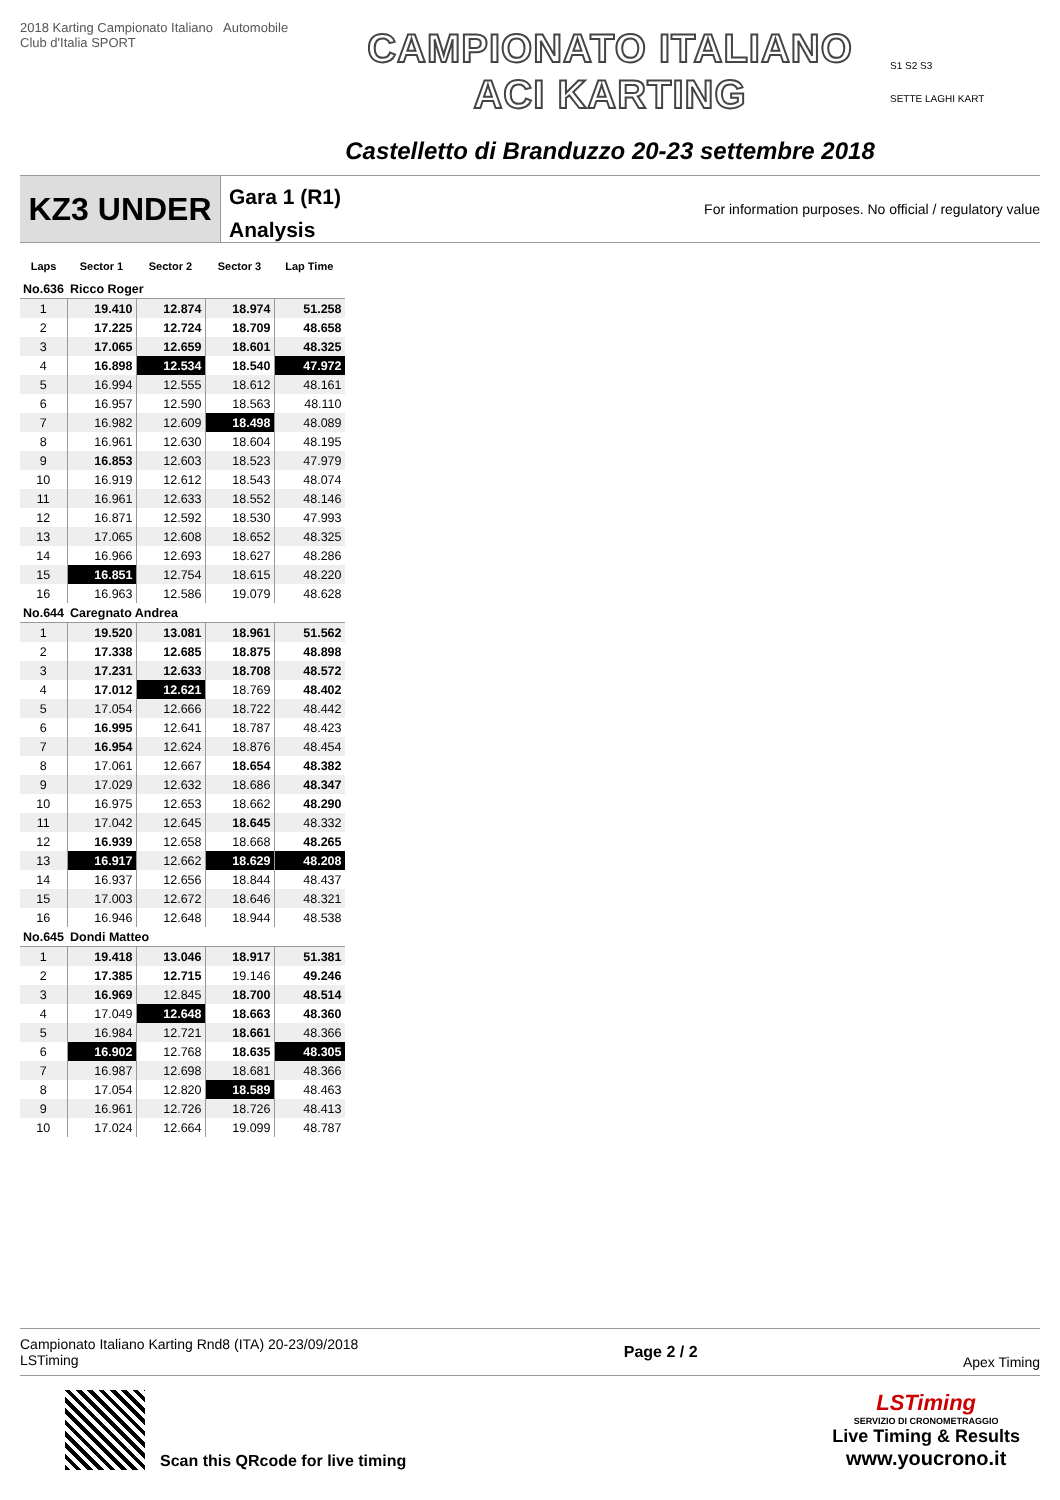2018 Karting Campionato Italiano Automobile Club d'Italia SPORT
CAMPIONATO ITALIANO
ACI KARTING
Castelletto di Branduzzo 20-23 settembre 2018
S1 S2 S3
SETTE LAGHI KART
KZ3 UNDER
Gara 1 (R1)
Analysis
For information purposes. No official / regulatory value
| Laps | Sector 1 | Sector 2 | Sector 3 | Lap Time |
| --- | --- | --- | --- | --- |
| No.636 | Ricco Roger | | | |
| 1 | 19.410 | 12.874 | 18.974 | 51.258 |
| 2 | 17.225 | 12.724 | 18.709 | 48.658 |
| 3 | 17.065 | 12.659 | 18.601 | 48.325 |
| 4 | 16.898 | 12.534 | 18.540 | 47.972 |
| 5 | 16.994 | 12.555 | 18.612 | 48.161 |
| 6 | 16.957 | 12.590 | 18.563 | 48.110 |
| 7 | 16.982 | 12.609 | 18.498 | 48.089 |
| 8 | 16.961 | 12.630 | 18.604 | 48.195 |
| 9 | 16.853 | 12.603 | 18.523 | 47.979 |
| 10 | 16.919 | 12.612 | 18.543 | 48.074 |
| 11 | 16.961 | 12.633 | 18.552 | 48.146 |
| 12 | 16.871 | 12.592 | 18.530 | 47.993 |
| 13 | 17.065 | 12.608 | 18.652 | 48.325 |
| 14 | 16.966 | 12.693 | 18.627 | 48.286 |
| 15 | 16.851 | 12.754 | 18.615 | 48.220 |
| 16 | 16.963 | 12.586 | 19.079 | 48.628 |
| No.644 | Caregnato Andrea | | | |
| 1 | 19.520 | 13.081 | 18.961 | 51.562 |
| 2 | 17.338 | 12.685 | 18.875 | 48.898 |
| 3 | 17.231 | 12.633 | 18.708 | 48.572 |
| 4 | 17.012 | 12.621 | 18.769 | 48.402 |
| 5 | 17.054 | 12.666 | 18.722 | 48.442 |
| 6 | 16.995 | 12.641 | 18.787 | 48.423 |
| 7 | 16.954 | 12.624 | 18.876 | 48.454 |
| 8 | 17.061 | 12.667 | 18.654 | 48.382 |
| 9 | 17.029 | 12.632 | 18.686 | 48.347 |
| 10 | 16.975 | 12.653 | 18.662 | 48.290 |
| 11 | 17.042 | 12.645 | 18.645 | 48.332 |
| 12 | 16.939 | 12.658 | 18.668 | 48.265 |
| 13 | 16.917 | 12.662 | 18.629 | 48.208 |
| 14 | 16.937 | 12.656 | 18.844 | 48.437 |
| 15 | 17.003 | 12.672 | 18.646 | 48.321 |
| 16 | 16.946 | 12.648 | 18.944 | 48.538 |
| No.645 | Dondi Matteo | | | |
| 1 | 19.418 | 13.046 | 18.917 | 51.381 |
| 2 | 17.385 | 12.715 | 19.146 | 49.246 |
| 3 | 16.969 | 12.845 | 18.700 | 48.514 |
| 4 | 17.049 | 12.648 | 18.663 | 48.360 |
| 5 | 16.984 | 12.721 | 18.661 | 48.366 |
| 6 | 16.902 | 12.768 | 18.635 | 48.305 |
| 7 | 16.987 | 12.698 | 18.681 | 48.366 |
| 8 | 17.054 | 12.820 | 18.589 | 48.463 |
| 9 | 16.961 | 12.726 | 18.726 | 48.413 |
| 10 | 17.024 | 12.664 | 19.099 | 48.787 |
Campionato Italiano Karting Rnd8 (ITA) 20-23/09/2018
LSTiming
Page 2 / 2
Apex Timing
Scan this QRcode for live timing
LSTiming
SERVIZIO DI CRONOMETRAGGIO
Live Timing & Results
www.youcrono.it